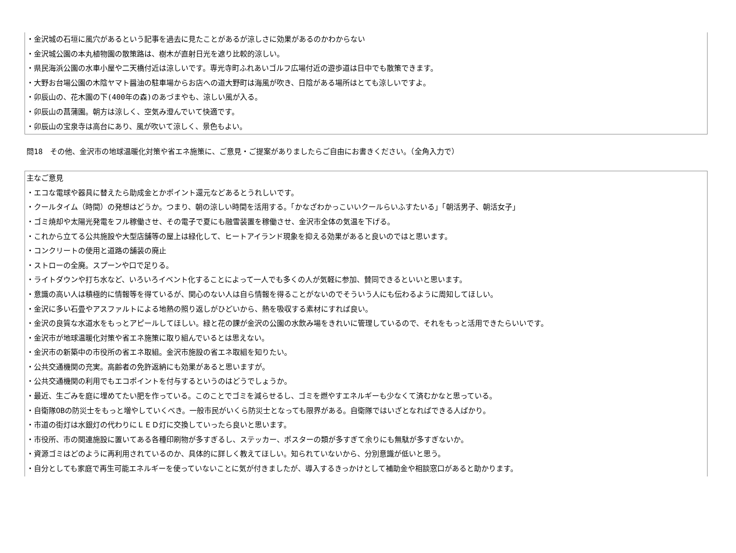・金沢城の石垣に風穴があるという記事を過去に見たことがあるが涼しさに効果があるのかわからない
・金沢城公園の本丸植物園の散策路は、樹木が直射日光を遮り比較的涼しい。
・県民海浜公園の水車小屋や二天橋付近は涼しいです。専光寺町ふれあいゴルフ広場付近の遊歩道は日中でも散策できます。
・大野お台場公園の木陰ヤマト醤油の駐車場からお店への道大野町は海風が吹き、日陰がある場所はとても涼しいですよ。
・卯辰山の、花木園の下(400年の森)のあづまやも、涼しい風が入る。
・卯辰山の菖蒲園。朝方は涼しく、空気み澄んでいて快適です。
・卯辰山の宝泉寺は高台にあり、風が吹いて涼しく、景色もよい。
問18　その他、金沢市の地球温暖化対策や省エネ施策に、ご意見・ご提案がありましたらご自由にお書きください。（全角入力で）
主なご意見
・エコな電球や器具に替えたら助成金とかポイント還元などあるとうれしいです。
・クールタイム（時間）の発想はどうか。つまり、朝の涼しい時間を活用する。「かなざわかっこいいクールらいふすたいる」「朝活男子、朝活女子」
・ゴミ焼却や太陽光発電をフル稼働させ、その電子で夏にも融雪装置を稼働させ、金沢市全体の気温を下げる。
・これから立てる公共施設や大型店舗等の屋上は緑化して、ヒートアイランド現象を抑える効果があると良いのではと思います。
・コンクリートの使用と道路の舗装の廃止
・ストローの全廃。スプーンや口で足りる。
・ライトダウンや打ち水など、いろいろイベント化することによって一人でも多くの人が気軽に参加、賛同できるといいと思います。
・意識の高い人は積極的に情報等を得ているが、関心のない人は自ら情報を得ることがないのでそういう人にも伝わるように周知してほしい。
・金沢に多い石畳やアスファルトによる地熱の照り返しがひどいから、熱を吸収する素材にすれば良い。
・金沢の良質な水道水をもっとアピールしてほしい。緑と花の課が金沢の公園の水飲み場をきれいに管理しているので、それをもっと活用できたらいいです。
・金沢市が地球温暖化対策や省エネ施策に取り組んでいるとは思えない。
・金沢市の新築中の市役所の省エネ取組。金沢市施設の省エネ取組を知りたい。
・公共交通機関の充実。高齢者の免許返納にも効果があると思いますが。
・公共交通機関の利用でもエコポイントを付与するというのはどうでしょうか。
・最近、生ごみを庭に埋めてたい肥を作っている。このことでゴミを減らせるし、ゴミを燃やすエネルギーも少なくて済むかなと思っている。
・自衛隊OBの防災士をもっと増やしていくべき。一般市民がいくら防災士となっても限界がある。自衛隊ではいざとなればできる人ばかり。
・市道の街灯は水銀灯の代わりにＬＥＤ灯に交換していったら良いと思います。
・市役所、市の関連施設に置いてある各種印刷物が多すぎるし、ステッカー、ポスターの類が多すぎて余りにも無駄が多すぎないか。
・資源ゴミはどのように再利用されているのか、具体的に詳しく教えてほしい。知られていないから、分別意識が低いと思う。
・自分としても家庭で再生可能エネルギーを使っていないことに気が付きましたが、導入するきっかけとして補助金や相談窓口があると助かります。